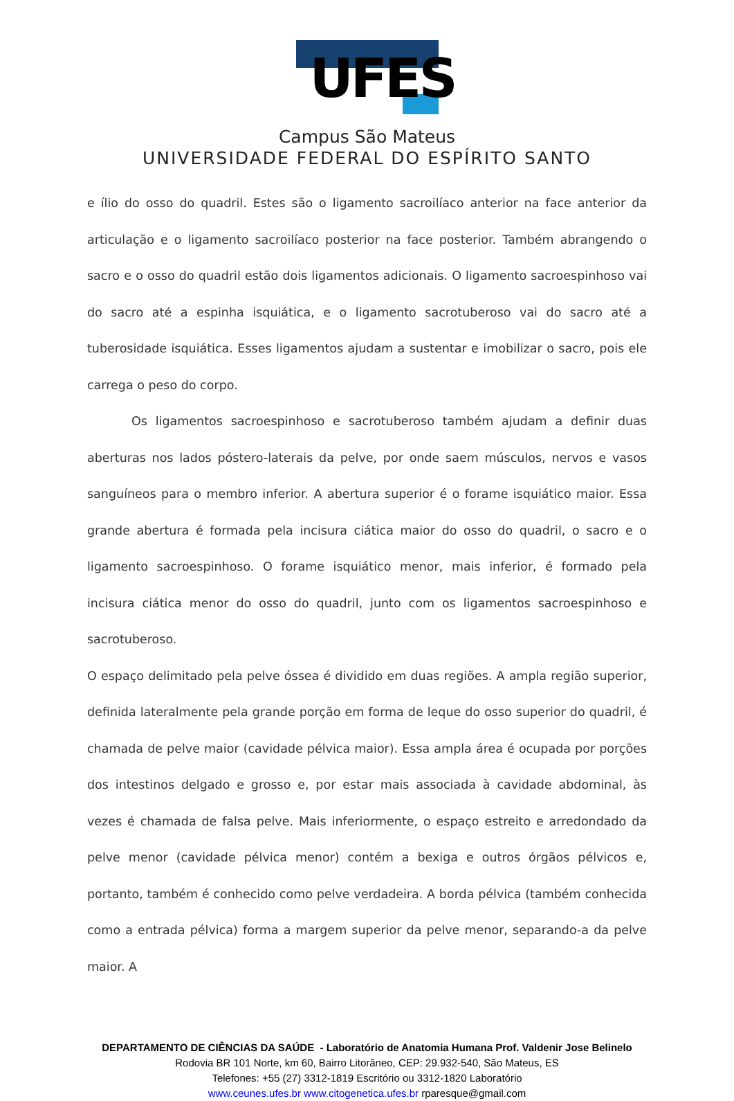UFES
Campus São Mateus
UNIVERSIDADE FEDERAL DO ESPÍRITO SANTO
e ílio do osso do quadril. Estes são o ligamento sacroilíaco anterior na face anterior da articulação e o ligamento sacroilíaco posterior na face posterior. Também abrangendo o sacro e o osso do quadril estão dois ligamentos adicionais. O ligamento sacroespinhoso vai do sacro até a espinha isquiática, e o ligamento sacrotuberoso vai do sacro até a tuberosidade isquiática. Esses ligamentos ajudam a sustentar e imobilizar o sacro, pois ele carrega o peso do corpo.
Os ligamentos sacroespinhoso e sacrotuberoso também ajudam a definir duas aberturas nos lados póstero-laterais da pelve, por onde saem músculos, nervos e vasos sanguíneos para o membro inferior. A abertura superior é o forame isquiático maior. Essa grande abertura é formada pela incisura ciática maior do osso do quadril, o sacro e o ligamento sacroespinhoso. O forame isquiático menor, mais inferior, é formado pela incisura ciática menor do osso do quadril, junto com os ligamentos sacroespinhoso e sacrotuberoso.
O espaço delimitado pela pelve óssea é dividido em duas regiões. A ampla região superior, definida lateralmente pela grande porção em forma de leque do osso superior do quadril, é chamada de pelve maior (cavidade pélvica maior). Essa ampla área é ocupada por porções dos intestinos delgado e grosso e, por estar mais associada à cavidade abdominal, às vezes é chamada de falsa pelve. Mais inferiormente, o espaço estreito e arredondado da pelve menor (cavidade pélvica menor) contém a bexiga e outros órgãos pélvicos e, portanto, também é conhecido como pelve verdadeira. A borda pélvica (também conhecida como a entrada pélvica) forma a margem superior da pelve menor, separando-a da pelve maior. A
DEPARTAMENTO DE CIÊNCIAS DA SAÚDE - Laboratório de Anatomia Humana Prof. Valdenir Jose Belinelo
Rodovia BR 101 Norte, km 60, Bairro Litorâneo, CEP: 29.932-540, São Mateus, ES
Telefones: +55 (27) 3312-1819 Escritório ou 3312-1820 Laboratório
www.ceunes.ufes.br www.citogenetica.ufes.br rparesque@gmail.com